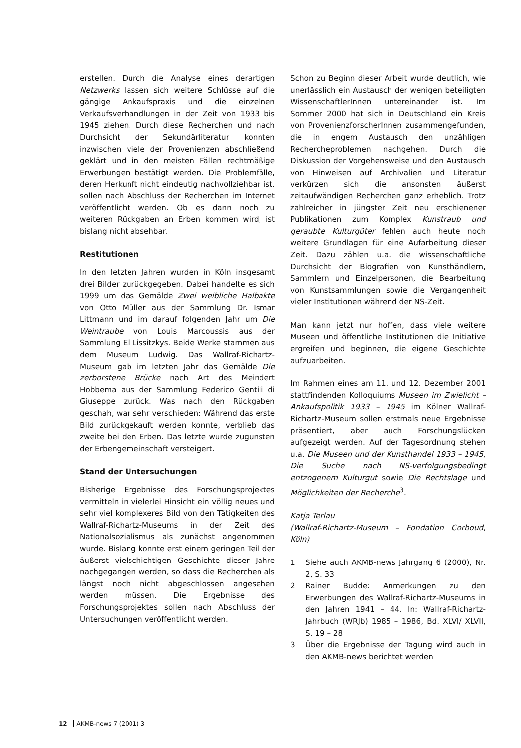erstellen. Durch die Analyse eines derartigen Netzwerks lassen sich weitere Schlüsse auf die gängige Ankaufspraxis und die einzelnen Verkaufsverhandlungen in der Zeit von 1933 bis 1945 ziehen. Durch diese Recherchen und nach Durchsicht der Sekundärliteratur konnten inzwischen viele der Provenienzen abschließend geklärt und in den meisten Fällen rechtmäßige Erwerbungen bestätigt werden. Die Problemfälle, deren Herkunft nicht eindeutig nachvollziehbar ist, sollen nach Abschluss der Recherchen im Internet veröffentlicht werden. Ob es dann noch zu weiteren Rückgaben an Erben kommen wird, ist bislang nicht absehbar.
Restitutionen
In den letzten Jahren wurden in Köln insgesamt drei Bilder zurückgegeben. Dabei handelte es sich 1999 um das Gemälde Zwei weibliche Halbakte von Otto Müller aus der Sammlung Dr. Ismar Littmann und im darauf folgenden Jahr um Die Weintraube von Louis Marcoussis aus der Sammlung El Lissitzkys. Beide Werke stammen aus dem Museum Ludwig. Das Wallraf-Richartz-Museum gab im letzten Jahr das Gemälde Die zerborstene Brücke nach Art des Meindert Hobbema aus der Sammlung Federico Gentili di Giuseppe zurück. Was nach den Rückgaben geschah, war sehr verschieden: Während das erste Bild zurückgekauft werden konnte, verblieb das zweite bei den Erben. Das letzte wurde zugunsten der Erbengemeinschaft versteigert.
Stand der Untersuchungen
Bisherige Ergebnisse des Forschungsprojektes vermitteln in vielerlei Hinsicht ein völlig neues und sehr viel komplexeres Bild von den Tätigkeiten des Wallraf-Richartz-Museums in der Zeit des Nationalsozialismus als zunächst angenommen wurde. Bislang konnte erst einem geringen Teil der äußerst vielschichtigen Geschichte dieser Jahre nachgegangen werden, so dass die Recherchen als längst noch nicht abgeschlossen angesehen werden müssen. Die Ergebnisse des Forschungsprojektes sollen nach Abschluss der Untersuchungen veröffentlicht werden.
Schon zu Beginn dieser Arbeit wurde deutlich, wie unerlässlich ein Austausch der wenigen beteiligten WissenschaftlerInnen untereinander ist. Im Sommer 2000 hat sich in Deutschland ein Kreis von ProvenienzforscherInnen zusammengefunden, die in engem Austausch den unzähligen Rechercheproblemen nachgehen. Durch die Diskussion der Vorgehensweise und den Austausch von Hinweisen auf Archivalien und Literatur verkürzen sich die ansonsten äußerst zeitaufwändigen Recherchen ganz erheblich. Trotz zahlreicher in jüngster Zeit neu erschienener Publikationen zum Komplex Kunstraub und geraubte Kulturgüter fehlen auch heute noch weitere Grundlagen für eine Aufarbeitung dieser Zeit. Dazu zählen u.a. die wissenschaftliche Durchsicht der Biografien von Kunsthändlern, Sammlern und Einzelpersonen, die Bearbeitung von Kunstsammlungen sowie die Vergangenheit vieler Institutionen während der NS-Zeit.
Man kann jetzt nur hoffen, dass viele weitere Museen und öffentliche Institutionen die Initiative ergreifen und beginnen, die eigene Geschichte aufzuarbeiten.
Im Rahmen eines am 11. und 12. Dezember 2001 stattfindenden Kolloquiums Museen im Zwielicht – Ankaufspolitik 1933 – 1945 im Kölner Wallraf-Richartz-Museum sollen erstmals neue Ergebnisse präsentiert, aber auch Forschungslücken aufgezeigt werden. Auf der Tagesordnung stehen u.a. Die Museen und der Kunsthandel 1933 – 1945, Die Suche nach NS-verfolgungsbedingt entzogenem Kulturgut sowie Die Rechtslage und Möglichkeiten der Recherche<sup>3</sup>.
Katja Terlau
(Wallraf-Richartz-Museum – Fondation Corboud, Köln)
1 Siehe auch AKMB-news Jahrgang 6 (2000), Nr. 2, S. 33
2 Rainer Budde: Anmerkungen zu den Erwerbungen des Wallraf-Richartz-Museums in den Jahren 1941 – 44. In: Wallraf-Richartz-Jahrbuch (WRJb) 1985 – 1986, Bd. XLVI/ XLVII, S. 19 – 28
3 Über die Ergebnisse der Tagung wird auch in den AKMB-news berichtet werden
12 AKMB-news 7 (2001) 3